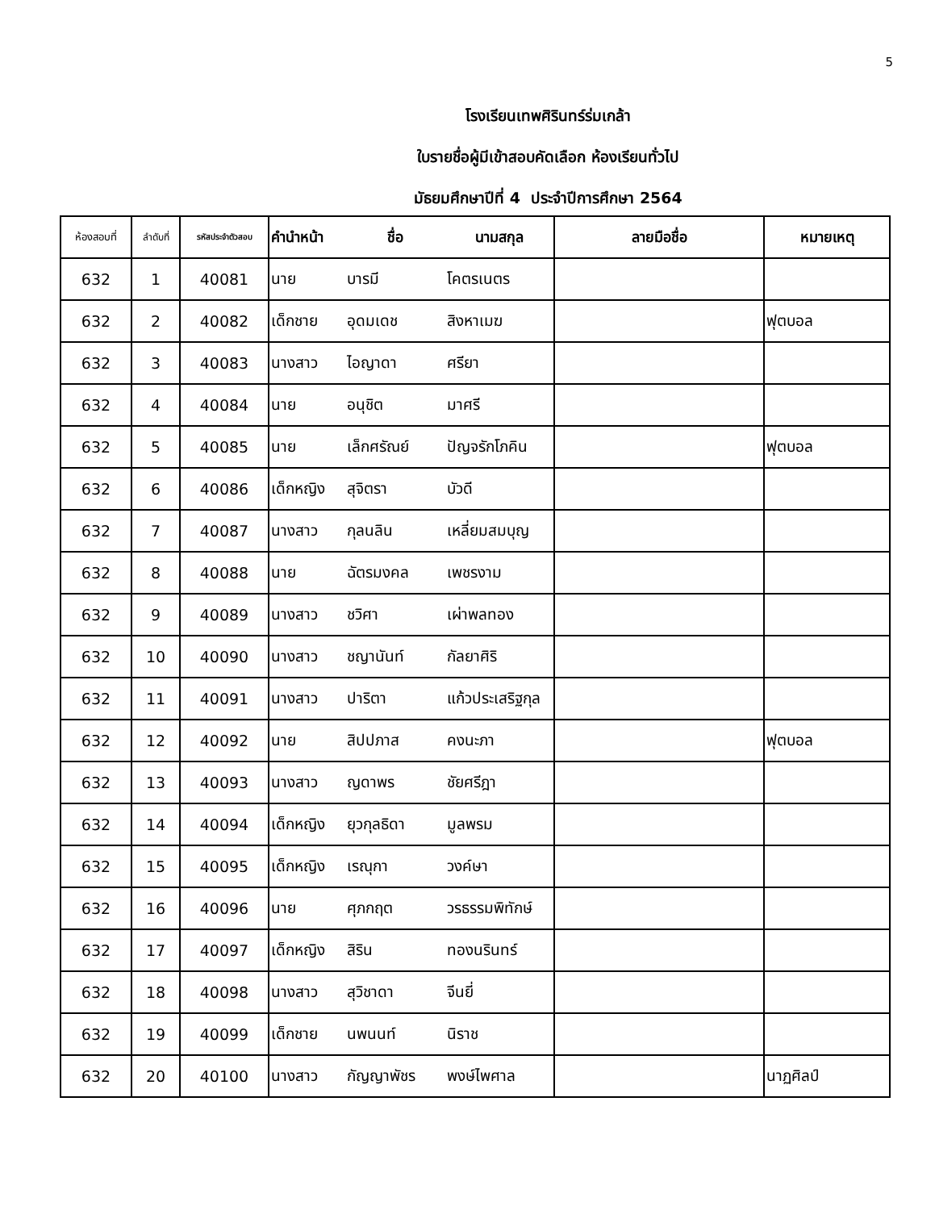5
โรงเรียนเทพศิรินทร์ร่มเกล้า
ใบรายชื่อผู้มีเข้าสอบคัดเลือก ห้องเรียนทั่วไป
มัธยมศึกษาปีที่ 4 ประจำปีการศึกษา 2564
| ห้องสอบที่ | ลำดับที่ | รหัสประจำตัวสอบ | คำนำหน้า | ชื่อ | นามสกุล | ลายมือชื่อ | หมายเหตุ |
| --- | --- | --- | --- | --- | --- | --- | --- |
| 632 | 1 | 40081 | นาย | บารมี | โคตรเนตร | | |
| 632 | 2 | 40082 | เด็กชาย | อุดมเดช | สิงหาเมฆ | | ฟุตบอล |
| 632 | 3 | 40083 | นางสาว | ไอญาดา | ศรียา | | |
| 632 | 4 | 40084 | นาย | อนุชิต | มาศรี | | |
| 632 | 5 | 40085 | นาย | เล็กศรัณย์ | ปัญจรักโภคิน | | ฟุตบอล |
| 632 | 6 | 40086 | เด็กหญิง | สุจิตรา | บัวดี | | |
| 632 | 7 | 40087 | นางสาว | กุลนลิน | เหลี่ยมสมบุญ | | |
| 632 | 8 | 40088 | นาย | ฉัตรมงคล | เพชรงาม | | |
| 632 | 9 | 40089 | นางสาว | ชวิศา | เผ่าพลทอง | | |
| 632 | 10 | 40090 | นางสาว | ชญานันท์ | กัลยาศิริ | | |
| 632 | 11 | 40091 | นางสาว | ปาริตา | แก้วประเสริฐกุล | | |
| 632 | 12 | 40092 | นาย | สิปปภาส | คงนะภา | | ฟุตบอล |
| 632 | 13 | 40093 | นางสาว | ญดาพร | ชัยศรีฎา | | |
| 632 | 14 | 40094 | เด็กหญิง | ยุวกุลธิดา | มูลพรม | | |
| 632 | 15 | 40095 | เด็กหญิง | เรณุกา | วงค์ษา | | |
| 632 | 16 | 40096 | นาย | ศุภกฤต | วรธรรมพิทักษ์ | | |
| 632 | 17 | 40097 | เด็กหญิง | สิริน | ทองนรินทร์ | | |
| 632 | 18 | 40098 | นางสาว | สุวิชาดา | จีนยี่ | | |
| 632 | 19 | 40099 | เด็กชาย | นพนนท์ | นิราช | | |
| 632 | 20 | 40100 | นางสาว | กัญญาพัชร | พงษ์ไพศาล | | นาฏศิลป์ |